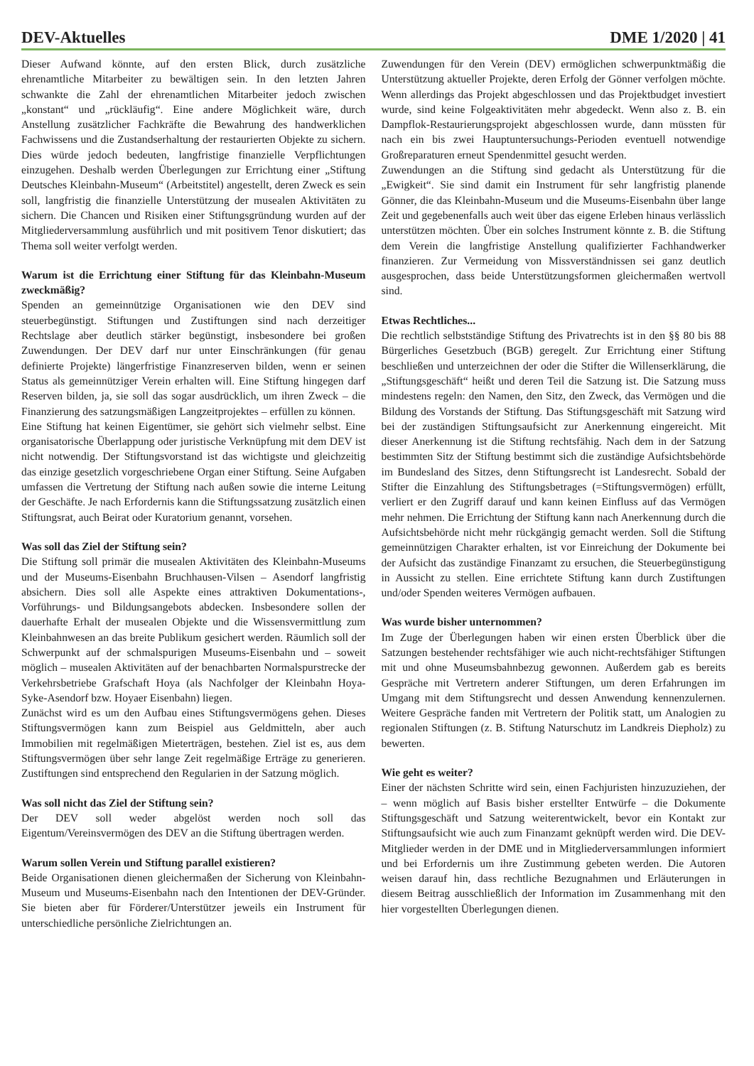DEV-Aktuelles DME 1/2020 | 41
Dieser Aufwand könnte, auf den ersten Blick, durch zusätzliche ehrenamtliche Mitarbeiter zu bewältigen sein. In den letzten Jahren schwankte die Zahl der ehrenamtlichen Mitarbeiter jedoch zwischen „konstant“ und „rückläufig“. Eine andere Möglichkeit wäre, durch Anstellung zusätzlicher Fachkräfte die Bewahrung des handwerklichen Fachwissens und die Zustandserhaltung der restaurierten Objekte zu sichern. Dies würde jedoch bedeuten, langfristige finanzielle Verpflichtungen einzugehen. Deshalb werden Überlegungen zur Errichtung einer „Stiftung Deutsches Kleinbahn-Museum“ (Arbeitstitel) angestellt, deren Zweck es sein soll, langfristig die finanzielle Unterstützung der musealen Aktivitäten zu sichern. Die Chancen und Risiken einer Stiftungsgründung wurden auf der Mitgliederversammlung ausführlich und mit positivem Tenor diskutiert; das Thema soll weiter verfolgt werden.
Warum ist die Errichtung einer Stiftung für das Kleinbahn-Museum zweckmäßig?
Spenden an gemeinnützige Organisationen wie den DEV sind steuerbegünstigt. Stiftungen und Zustiftungen sind nach derzeitiger Rechtslage aber deutlich stärker begünstigt, insbesondere bei großen Zuwendungen. Der DEV darf nur unter Einschränkungen (für genau definierte Projekte) längerfristige Finanzreserven bilden, wenn er seinen Status als gemeinnütziger Verein erhalten will. Eine Stiftung hingegen darf Reserven bilden, ja, sie soll das sogar ausdrücklich, um ihren Zweck – die Finanzierung des satzungsmäßigen Langzeitprojektes – erfüllen zu können.
Eine Stiftung hat keinen Eigentümer, sie gehört sich vielmehr selbst. Eine organisatorische Überlappung oder juristische Verknüpfung mit dem DEV ist nicht notwendig. Der Stiftungsvorstand ist das wichtigste und gleichzeitig das einzige gesetzlich vorgeschriebene Organ einer Stiftung. Seine Aufgaben umfassen die Vertretung der Stiftung nach außen sowie die interne Leitung der Geschäfte. Je nach Erfordernis kann die Stiftungssatzung zusätzlich einen Stiftungsrat, auch Beirat oder Kuratorium genannt, vorsehen.
Was soll das Ziel der Stiftung sein?
Die Stiftung soll primär die musealen Aktivitäten des Kleinbahn-Museums und der Museums-Eisenbahn Bruchhausen-Vilsen – Asendorf langfristig absichern. Dies soll alle Aspekte eines attraktiven Dokumentations-, Vorführungs- und Bildungsangebots abdecken. Insbesondere sollen der dauerhafte Erhalt der musealen Objekte und die Wissensvermittlung zum Kleinbahnwesen an das breite Publikum gesichert werden. Räumlich soll der Schwerpunkt auf der schmalspurigen Museums-Eisenbahn und – soweit möglich – musealen Aktivitäten auf der benachbarten Normalspurstrecke der Verkehrsbetriebe Grafschaft Hoya (als Nachfolger der Kleinbahn Hoya-Syke-Asendorf bzw. Hoyaer Eisenbahn) liegen.
Zunächst wird es um den Aufbau eines Stiftungsvermögens gehen. Dieses Stiftungsvermögen kann zum Beispiel aus Geldmitteln, aber auch Immobilien mit regelmäßigen Mieterträgen, bestehen. Ziel ist es, aus dem Stiftungsvermögen über sehr lange Zeit regelmäßige Erträge zu generieren. Zustiftungen sind entsprechend den Regularien in der Satzung möglich.
Was soll nicht das Ziel der Stiftung sein?
Der DEV soll weder abgelöst werden noch soll das Eigentum/Vereinsvermögen des DEV an die Stiftung übertragen werden.
Warum sollen Verein und Stiftung parallel existieren?
Beide Organisationen dienen gleichermaßen der Sicherung von Kleinbahn-Museum und Museums-Eisenbahn nach den Intentionen der DEV-Gründer. Sie bieten aber für Förderer/Unterstützer jeweils ein Instrument für unterschiedliche persönliche Zielrichtungen an.
Zuwendungen für den Verein (DEV) ermöglichen schwerpunktmäßig die Unterstützung aktueller Projekte, deren Erfolg der Gönner verfolgen möchte. Wenn allerdings das Projekt abgeschlossen und das Projektbudget investiert wurde, sind keine Folgeaktivitäten mehr abgedeckt. Wenn also z. B. ein Dampflok-Restaurierungsprojekt abgeschlossen wurde, dann müssten für nach ein bis zwei Hauptuntersuchungs-Perioden eventuell notwendige Großreparaturen erneut Spendenmittel gesucht werden.
Zuwendungen an die Stiftung sind gedacht als Unterstützung für die „Ewigkeit“. Sie sind damit ein Instrument für sehr langfristig planende Gönner, die das Kleinbahn-Museum und die Museums-Eisenbahn über lange Zeit und gegebenenfalls auch weit über das eigene Erleben hinaus verlässlich unterstützen möchten. Über ein solches Instrument könnte z. B. die Stiftung dem Verein die langfristige Anstellung qualifizierter Fachhandwerker finanzieren. Zur Vermeidung von Missverständnissen sei ganz deutlich ausgesprochen, dass beide Unterstützungsformen gleichermaßen wertvoll sind.
Etwas Rechtliches...
Die rechtlich selbstständige Stiftung des Privatrechts ist in den §§ 80 bis 88 Bürgerliches Gesetzbuch (BGB) geregelt. Zur Errichtung einer Stiftung beschließen und unterzeichnen der oder die Stifter die Willenserklärung, die „Stiftungsgeschäft“ heißt und deren Teil die Satzung ist. Die Satzung muss mindestens regeln: den Namen, den Sitz, den Zweck, das Vermögen und die Bildung des Vorstands der Stiftung. Das Stiftungsgeschäft mit Satzung wird bei der zuständigen Stiftungsaufsicht zur Anerkennung eingereicht. Mit dieser Anerkennung ist die Stiftung rechtsfähig. Nach dem in der Satzung bestimmten Sitz der Stiftung bestimmt sich die zuständige Aufsichtsbehörde im Bundesland des Sitzes, denn Stiftungsrecht ist Landesrecht. Sobald der Stifter die Einzahlung des Stiftungsbetrages (=Stiftungsvermögen) erfüllt, verliert er den Zugriff darauf und kann keinen Einfluss auf das Vermögen mehr nehmen. Die Errichtung der Stiftung kann nach Anerkennung durch die Aufsichtsbehörde nicht mehr rückgängig gemacht werden. Soll die Stiftung gemeinnützigen Charakter erhalten, ist vor Einreichung der Dokumente bei der Aufsicht das zuständige Finanzamt zu ersuchen, die Steuerbegünstigung in Aussicht zu stellen. Eine errichtete Stiftung kann durch Zustiftungen und/oder Spenden weiteres Vermögen aufbauen.
Was wurde bisher unternommen?
Im Zuge der Überlegungen haben wir einen ersten Überblick über die Satzungen bestehender rechtsfähiger wie auch nicht-rechtsfähiger Stiftungen mit und ohne Museumsbahnbezug gewonnen. Außerdem gab es bereits Gespräche mit Vertretern anderer Stiftungen, um deren Erfahrungen im Umgang mit dem Stiftungsrecht und dessen Anwendung kennenzulernen. Weitere Gespräche fanden mit Vertretern der Politik statt, um Analogien zu regionalen Stiftungen (z. B. Stiftung Naturschutz im Landkreis Diepholz) zu bewerten.
Wie geht es weiter?
Einer der nächsten Schritte wird sein, einen Fachjuristen hinzuzuziehen, der – wenn möglich auf Basis bisher erstellter Entwürfe – die Dokumente Stiftungsgeschäft und Satzung weiterentwickelt, bevor ein Kontakt zur Stiftungsaufsicht wie auch zum Finanzamt geknüpft werden wird. Die DEV-Mitglieder werden in der DME und in Mitgliederversammlungen informiert und bei Erfordernis um ihre Zustimmung gebeten werden. Die Autoren weisen darauf hin, dass rechtliche Bezugnahmen und Erläuterungen in diesem Beitrag ausschließlich der Information im Zusammenhang mit den hier vorgestellten Überlegungen dienen.